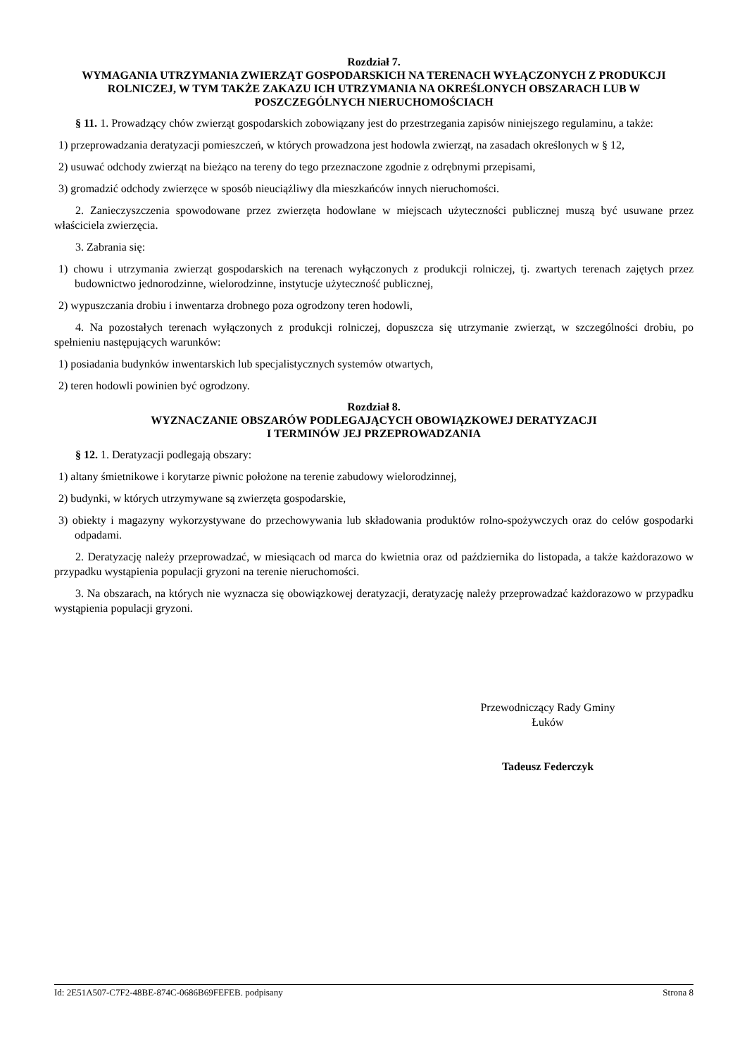Rozdział 7.
WYMAGANIA UTRZYMANIA ZWIERZĄT GOSPODARSKICH NA TERENACH WYŁĄCZONYCH Z PRODUKCJI ROLNICZEJ, W TYM TAKŻE ZAKAZU ICH UTRZYMANIA NA OKREŚLONYCH OBSZARACH LUB W POSZCZEGÓLNYCH NIERUCHOMOŚCIACH
§ 11. 1. Prowadzący chów zwierząt gospodarskich zobowiązany jest do przestrzegania zapisów niniejszego regulaminu, a także:
1) przeprowadzania deratyzacji pomieszczeń, w których prowadzona jest hodowla zwierząt, na zasadach określonych w § 12,
2) usuwać odchody zwierząt na bieżąco na tereny do tego przeznaczone zgodnie z odrębnymi przepisami,
3) gromadzić odchody zwierzęce w sposób nieuciążliwy dla mieszkańców innych nieruchomości.
2. Zanieczyszczenia spowodowane przez zwierzęta hodowlane w miejscach użyteczności publicznej muszą być usuwane przez właściciela zwierzęcia.
3. Zabrania się:
1) chowu i utrzymania zwierząt gospodarskich na terenach wyłączonych z produkcji rolniczej, tj. zwartych terenach zajętych przez budownictwo jednorodzinne, wielorodzinne, instytucje użyteczność publicznej,
2) wypuszczania drobiu i inwentarza drobnego poza ogrodzony teren hodowli,
4. Na pozostałych terenach wyłączonych z produkcji rolniczej, dopuszcza się utrzymanie zwierząt, w szczególności drobiu, po spełnieniu następujących warunków:
1) posiadania budynków inwentarskich lub specjalistycznych systemów otwartych,
2) teren hodowli powinien być ogrodzony.
Rozdział 8.
WYZNACZANIE OBSZARÓW PODLEGAJĄCYCH OBOWIĄZKOWEJ DERATYZACJI
I TERMINÓW JEJ PRZEPROWADZANIA
§ 12. 1. Deratyzacji podlegają obszary:
1) altany śmietnikowe i korytarze piwnic położone na terenie zabudowy wielorodzinnej,
2) budynki, w których utrzymywane są zwierzęta gospodarskie,
3) obiekty i magazyny wykorzystywane do przechowywania lub składowania produktów rolno-spożywczych oraz do celów gospodarki odpadami.
2. Deratyzację należy przeprowadzać, w miesiącach od marca do kwietnia oraz od października do listopada, a także każdorazowo w przypadku wystąpienia populacji gryzoni na terenie nieruchomości.
3. Na obszarach, na których nie wyznacza się obowiązkowej deratyzacji, deratyzację należy przeprowadzać każdorazowo w przypadku wystąpienia populacji gryzoni.
Przewodniczący Rady Gminy
Łuków
Tadeusz Federczyk
Id: 2E51A507-C7F2-48BE-874C-0686B69FEFEB. podpisany Strona 8